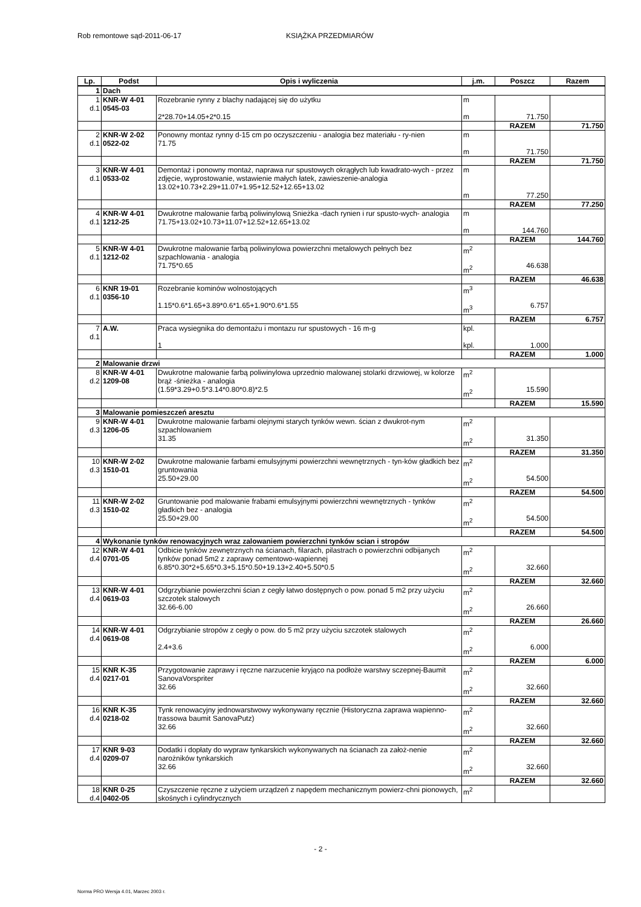Rob remontowe sąd-2011-06-17 KSIĄŻKA PRZEDMIARÓW
| Lp. | Podst | Opis i wyliczenia | j.m. | Poszcz | Razem |
| --- | --- | --- | --- | --- | --- |
| 1 | Dach | | | | |
| 1 d.1 | KNR-W 4-01 0545-03 | Rozebranie rynny z blachy nadającej się do użytku 2*28.70+14.05+2*0.15 | m m | 71.750 | |
| | | | | RAZEM | 71.750 |
| 2 d.1 | KNR-W 2-02 0522-02 | Ponowny montaz rynny d-15 cm po oczyszczeniu - analogia bez materiału - ry-nien 71.75 | m m | 71.750 | |
| | | | | RAZEM | 71.750 |
| 3 d.1 | KNR-W 4-01 0533-02 | Demontaż i ponowny montaż, naprawa rur spustowych okrągłych lub kwadrato-wych - przez zdjęcie, wyprostowanie, wstawienie małych łatek, zawieszenie-analogia 13.02+10.73+2.29+11.07+1.95+12.52+12.65+13.02 | m m | 77.250 | |
| | | | | RAZEM | 77.250 |
| 4 d.1 | KNR-W 4-01 1212-25 | Dwukrotne malowanie farbą poliwinylową Snieżka -dach rynien i rur spusto-wych- analogia 71.75+13.02+10.73+11.07+12.52+12.65+13.02 | m m | 144.760 | |
| | | | | RAZEM | 144.760 |
| 5 d.1 | KNR-W 4-01 1212-02 | Dwukrotne malowanie farbą poliwinylowa powierzchni metalowych pełnych bez szpachlowania - analogia 71.75*0.65 | m<sup>2</sup> m<sup>2</sup> | 46.638 | |
| | | | | RAZEM | 46.638 |
| 6 d.1 | KNR 19-01 0356-10 | Rozebranie kominów wolnostojących 1.15*0.6*1.65+3.89*0.6*1.65+1.90*0.6*1.55 | m<sup>3</sup> m<sup>3</sup> | 6.757 | |
| | | | | RAZEM | 6.757 |
| 7 d.1 | A.W. | Praca wysiegnika do demontażu i montazu rur spustowych - 16 m-g 1 | kpl. kpl. | 1.000 | |
| | | | | RAZEM | 1.000 |
| 2 | Malowanie drzwi | | | | |
| 8 d.2 | KNR-W 4-01 1209-08 | Dwukrotne malowanie farbą poliwinylowa uprzednio malowanej stolarki drzwiowej, w kolorze brąż -śnieżka - analogia (1.59*3.29+0.5*3.14*0.80*0.8)*2.5 | m<sup>2</sup> m<sup>2</sup> | 15.590 | |
| | | | | RAZEM | 15.590 |
| 3 | Malowanie pomieszczeń aresztu | | | | |
| 9 d.3 | KNR-W 4-01 1206-05 | Dwukrotne malowanie farbami olejnymi starych tynków wewn. ścian z dwukrot-nym szpachlowaniem 31.35 | m<sup>2</sup> m<sup>2</sup> | 31.350 | |
| | | | | RAZEM | 31.350 |
| 10 d.3 | KNR-W 2-02 1510-01 | Dwukrotne malowanie farbami emulsyjnymi powierzchni wewnętrznych - tyn-ków gładkich bez gruntowania 25.50+29.00 | m<sup>2</sup> m<sup>2</sup> | 54.500 | |
| | | | | RAZEM | 54.500 |
| 11 d.3 | KNR-W 2-02 1510-02 | Gruntowanie pod malowanie frabami emulsyjnymi powierzchni wewnętrznych - tynków gładkich bez - analogia 25.50+29.00 | m<sup>2</sup> m<sup>2</sup> | 54.500 | |
| | | | | RAZEM | 54.500 |
| 4 | Wykonanie tynków renowacyjnych wraz zalowaniem powierzchni tynków scian i stropów | | | | |
| 12 d.4 | KNR-W 4-01 0701-05 | Odbicie tynków zewnętrznych na ścianach, filarach, pilastrach o powierzchni odbijanych tynków ponad 5m2 z zaprawy cementowo-wapiennej 6.85*0.30*2+5.65*0.3+5.15*0.50+19.13+2.40+5.50*0.5 | m<sup>2</sup> m<sup>2</sup> | 32.660 | |
| | | | | RAZEM | 32.660 |
| 13 d.4 | KNR-W 4-01 0619-03 | Odgrzybianie powierzchni ścian z cegły łatwo dostępnych o pow. ponad 5 m2 przy użyciu szczotek stalowych 32.66-6.00 | m<sup>2</sup> m<sup>2</sup> | 26.660 | |
| | | | | RAZEM | 26.660 |
| 14 d.4 | KNR-W 4-01 0619-08 | Odgrzybianie stropów z cegły o pow. do 5 m2 przy użyciu szczotek stalowych 2.4+3.6 | m<sup>2</sup> m<sup>2</sup> | 6.000 | |
| | | | | RAZEM | 6.000 |
| 15 d.4 | KNR K-35 0217-01 | Przygotowanie zaprawy i ręczne narzucenie kryjąco na podłoże warstwy sczepnej-Baumit SanovaVorspriter 32.66 | m<sup>2</sup> m<sup>2</sup> | 32.660 | |
| | | | | RAZEM | 32.660 |
| 16 d.4 | KNR K-35 0218-02 | Tynk renowacyjny jednowarstwowy wykonywany ręcznie (Historyczna zaprawa wapienno-trassowa baumit SanovaPutz) 32.66 | m<sup>2</sup> m<sup>2</sup> | 32.660 | |
| | | | | RAZEM | 32.660 |
| 17 d.4 | KNR 9-03 0209-07 | Dodatki i dopłaty do wypraw tynkarskich wykonywanych na ścianach za założ-nenie narożników tynkarskich 32.66 | m<sup>2</sup> m<sup>2</sup> | 32.660 | |
| | | | | RAZEM | 32.660 |
| 18 d.4 | KNR 0-25 0402-05 | Czyszczenie ręczne z użyciem urządzeń z napędem mechanicznym powierz-chni pionowych, skośnych i cylindrycznych | m<sup>2</sup> | | |
- 2 -
Norma PRO Wersja 4.01, Marzec 2003 r.